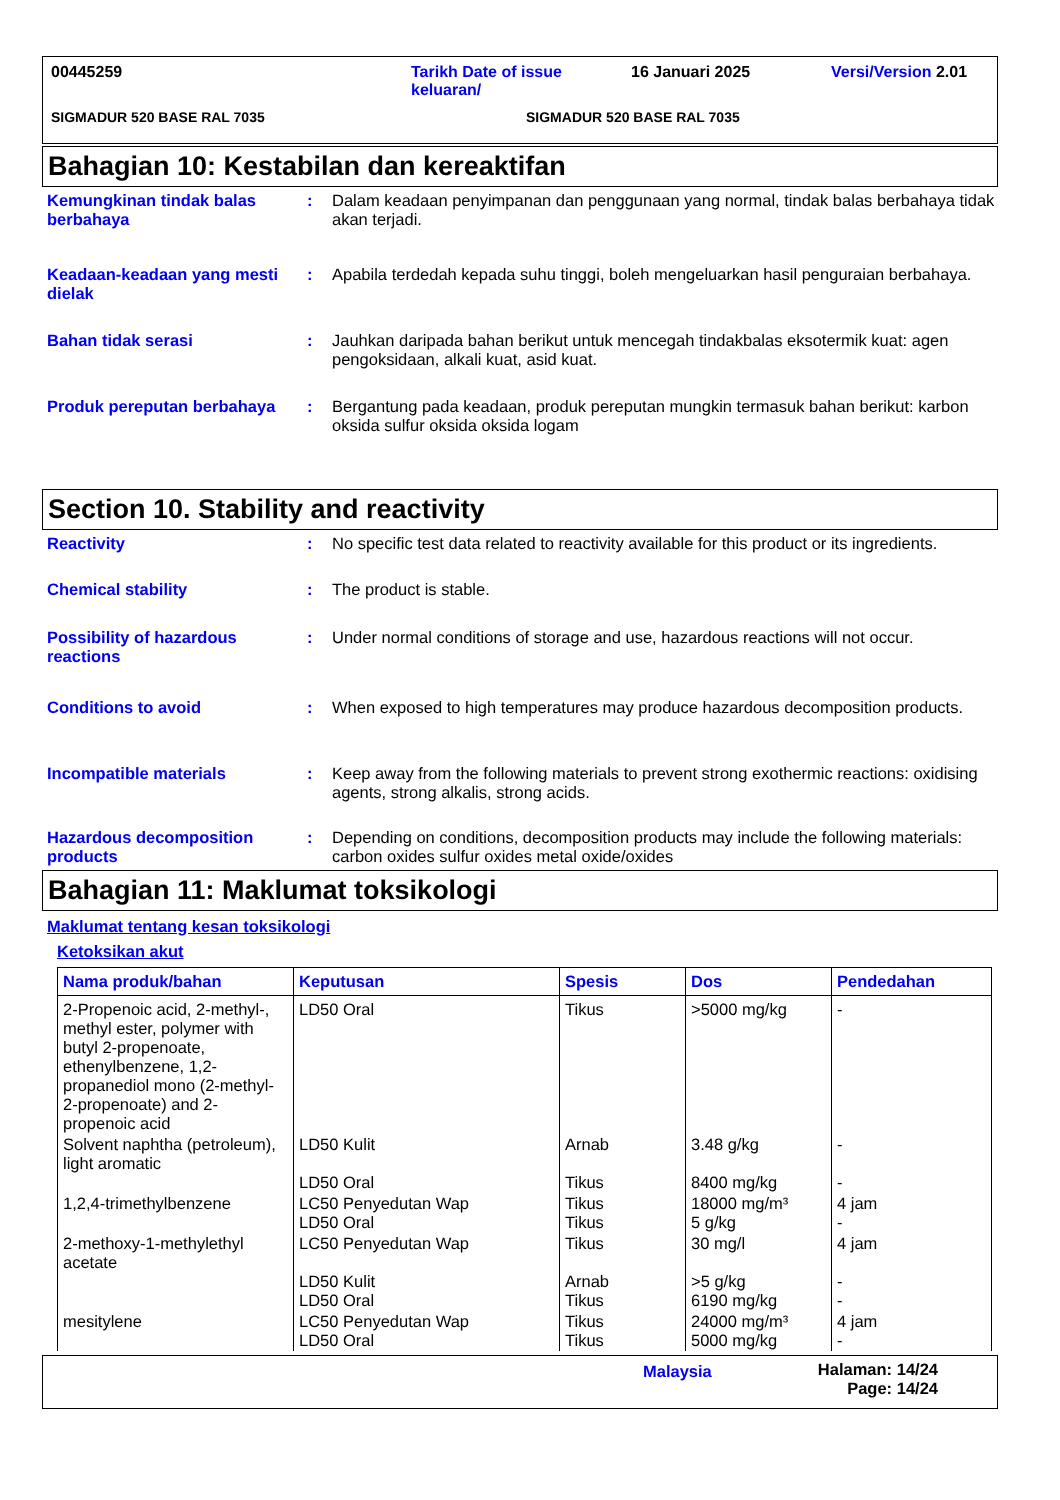00445259 Tarikh Date of issue keluaran/ 16 Januari 2025 Versi/Version 2.01
SIGMADUR 520 BASE RAL 7035 SIGMADUR 520 BASE RAL 7035
Bahagian 10: Kestabilan dan kereaktifan
Kemungkinan tindak balas berbahaya
: Dalam keadaan penyimpanan dan penggunaan yang normal, tindak balas berbahaya tidak akan terjadi.
Keadaan-keadaan yang mesti dielak
: Apabila terdedah kepada suhu tinggi, boleh mengeluarkan hasil penguraian berbahaya.
Bahan tidak serasi : Jauhkan daripada bahan berikut untuk mencegah tindakbalas eksotermik kuat: agen pengoksidaan, alkali kuat, asid kuat.
Produk pereputan berbahaya
: Bergantung pada keadaan, produk pereputan mungkin termasuk bahan berikut: karbon oksida sulfur oksida oksida logam
Section 10. Stability and reactivity
Reactivity : No specific test data related to reactivity available for this product or its ingredients.
Chemical stability : The product is stable.
Possibility of hazardous reactions
: Under normal conditions of storage and use, hazardous reactions will not occur.
Conditions to avoid : When exposed to high temperatures may produce hazardous decomposition products.
Incompatible materials : Keep away from the following materials to prevent strong exothermic reactions: oxidising agents, strong alkalis, strong acids.
Hazardous decomposition products
: Depending on conditions, decomposition products may include the following materials: carbon oxides sulfur oxides metal oxide/oxides
Bahagian 11: Maklumat toksikologi
Maklumat tentang kesan toksikologi
Ketoksikan akut
| Nama produk/bahan | Keputusan | Spesis | Dos | Pendedahan |
| --- | --- | --- | --- | --- |
| 2-Propenoic acid, 2-methyl-, methyl ester, polymer with butyl 2-propenoate, ethenylbenzene, 1,2-propanediol mono (2-methyl-2-propenoate) and 2-propenoic acid | LD50 Oral | Tikus | >5000 mg/kg | - |
| Solvent naphtha (petroleum), light aromatic | LD50 Kulit LD50 Oral | Arnab Tikus | 3.48 g/kg 8400 mg/kg | - - |
| 1,2,4-trimethylbenzene | LC50 Penyedutan Wap LD50 Oral | Tikus Tikus | 18000 mg/m³ 5 g/kg | 4 jam - |
| 2-methoxy-1-methylethyl acetate | LC50 Penyedutan Wap LD50 Kulit LD50 Oral | Tikus Arnab Tikus | 30 mg/l >5 g/kg 6190 mg/kg | 4 jam - - |
| mesitylene | LC50 Penyedutan Wap LD50 Oral | Tikus Tikus | 24000 mg/m³ 5000 mg/kg | 4 jam - |
Malaysia Halaman: 14/24
Page: 14/24